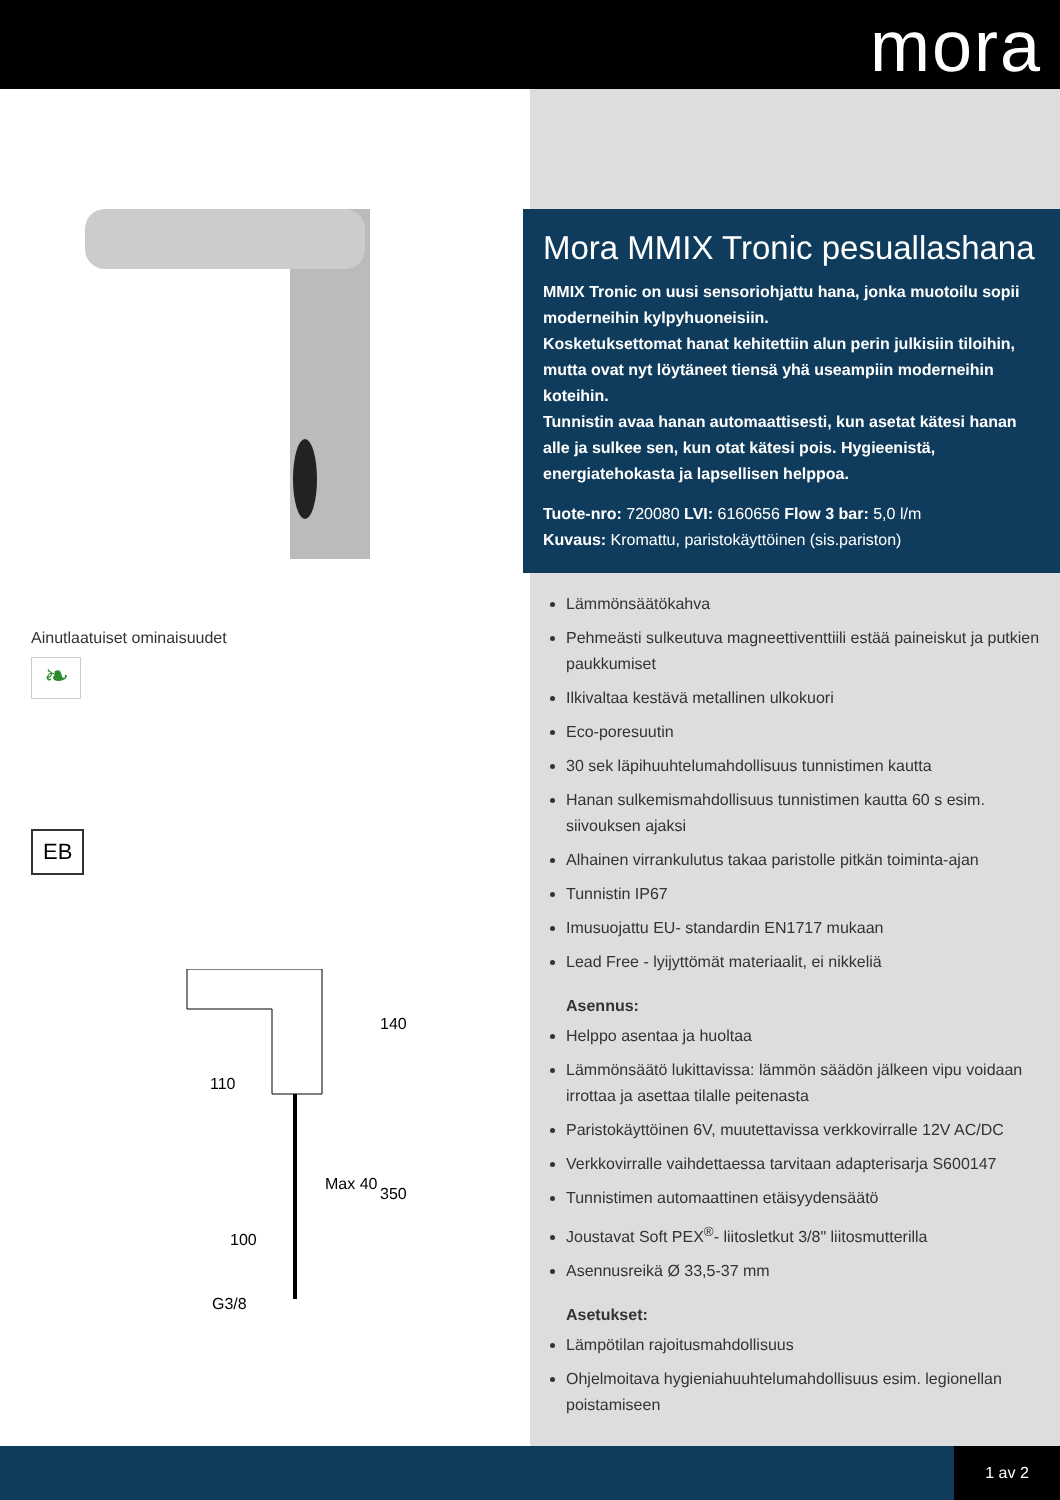mora
Ainutlaatuiset ominaisuudet
❧
EB
100
110
140
350
Max 40
G3/8
Mora MMIX Tronic pesuallashana
MMIX Tronic on uusi sensoriohjattu hana, jonka muotoilu sopii moderneihin kylpyhuoneisiin.
Kosketuksettomat hanat kehitettiin alun perin julkisiin tiloihin, mutta ovat nyt löytäneet tiensä yhä useampiin moderneihin koteihin.
Tunnistin avaa hanan automaattisesti, kun asetat kätesi hanan alle ja sulkee sen, kun otat kätesi pois. Hygieenistä, energiatehokasta ja lapsellisen helppoa.
Tuote-nro: 720080 LVI: 6160656 Flow 3 bar: 5,0 l/m
Kuvaus: Kromattu, paristokäyttöinen (sis.pariston)
Lämmönsäätökahva
Pehmeästi sulkeutuva magneettiventtiili estää paineiskut ja putkien paukkumiset
Ilkivaltaa kestävä metallinen ulkokuori
Eco-poresuutin
30 sek läpihuuhtelumahdollisuus tunnistimen kautta
Hanan sulkemismahdollisuus tunnistimen kautta 60 s esim. siivouksen ajaksi
Alhainen virrankulutus takaa paristolle pitkän toiminta-ajan
Tunnistin IP67
Imusuojattu EU- standardin EN1717 mukaan
Lead Free - lyijyttömät materiaalit, ei nikkeliä
Asennus:
Helppo asentaa ja huoltaa
Lämmönsäätö lukittavissa: lämmön säädön jälkeen vipu voidaan irrottaa ja asettaa tilalle peitenasta
Paristokäyttöinen 6V, muutettavissa verkkovirralle 12V AC/DC
Verkkovirralle vaihdettaessa tarvitaan adapterisarja S600147
Tunnistimen automaattinen etäisyydensäätö
Joustavat Soft PEX<sup>®</sup>- liitosletkut 3/8" liitosmutterilla
Asennusreikä Ø 33,5-37 mm
Asetukset:
Lämpötilan rajoitusmahdollisuus
Ohjelmoitava hygieniahuuhtelumahdollisuus esim. legionellan poistamiseen
1 av 2